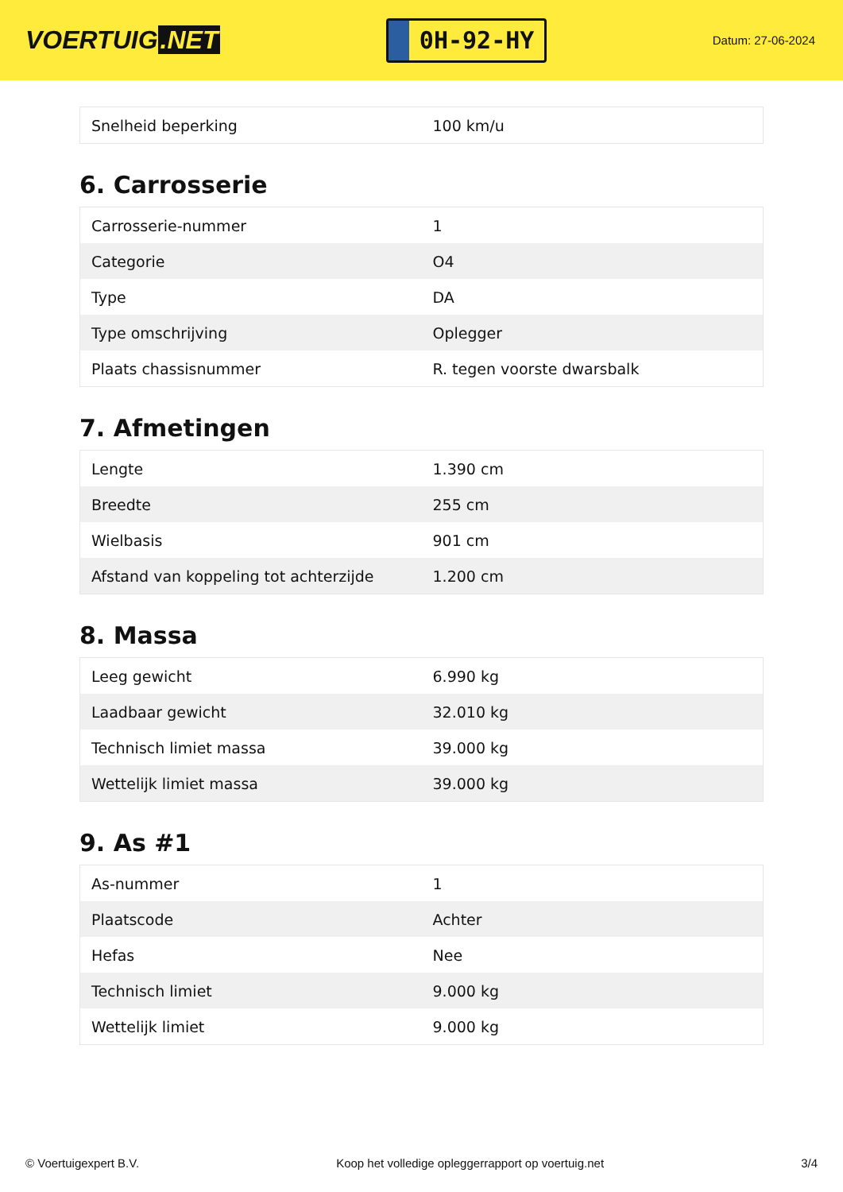VOERTUIG.NET
0H-92-HY
Datum: 27-06-2024
| Snelheid beperking | 100 km/u |
6. Carrosserie
| Carrosserie-nummer | 1 |
| Categorie | O4 |
| Type | DA |
| Type omschrijving | Oplegger |
| Plaats chassisnummer | R. tegen voorste dwarsbalk |
7. Afmetingen
| Lengte | 1.390 cm |
| Breedte | 255 cm |
| Wielbasis | 901 cm |
| Afstand van koppeling tot achterzijde | 1.200 cm |
8. Massa
| Leeg gewicht | 6.990 kg |
| Laadbaar gewicht | 32.010 kg |
| Technisch limiet massa | 39.000 kg |
| Wettelijk limiet massa | 39.000 kg |
9. As #1
| As-nummer | 1 |
| Plaatscode | Achter |
| Hefas | Nee |
| Technisch limiet | 9.000 kg |
| Wettelijk limiet | 9.000 kg |
© Voertuigexpert B.V. Koop het volledige opleggerrapport op voertuig.net 3/4